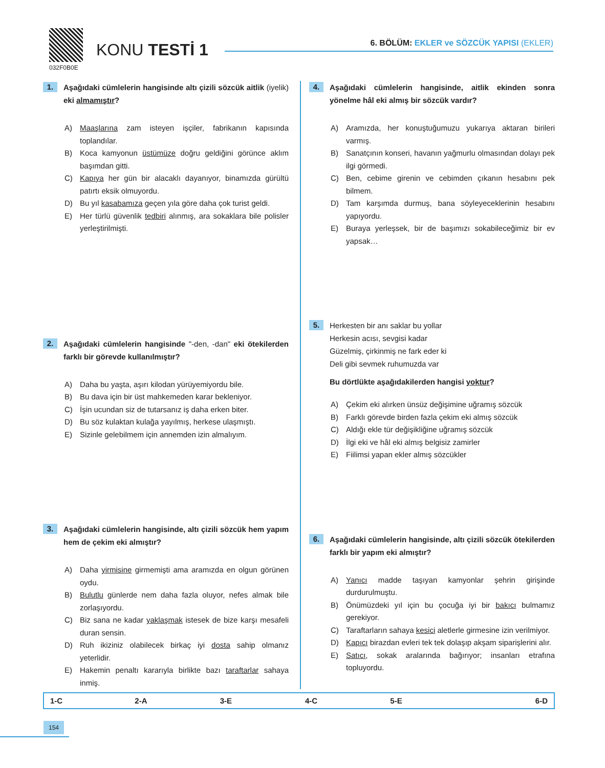032F0B0E
KONU TESTİ 1
6. BÖLÜM: EKLER ve SÖZCÜK YAPISI (EKLER)
1.
Aşağıdaki cümlelerin hangisinde altı çizili sözcük aitlik (iyelik) eki almamıştır?
A) Maaşlarına zam isteyen işçiler, fabrikanın kapısında toplandılar.
B) Koca kamyonun üstümüze doğru geldiğini görünce aklım başımdan gitti.
C) Kapıya her gün bir alacaklı dayanıyor, binamızda gürültü patırtı eksik olmuyordu.
D) Bu yıl kasabamıza geçen yıla göre daha çok turist geldi.
E) Her türlü güvenlik tedbiri alınmış, ara sokaklara bile polisler yerleştirilmişti.
2.
Aşağıdaki cümlelerin hangisinde "-den, -dan" eki ötekilerden farklı bir görevde kullanılmıştır?
A) Daha bu yaşta, aşırı kilodan yürüyemiyordu bile.
B) Bu dava için bir üst mahkemeden karar bekleniyor.
C) İşin ucundan siz de tutarsanız iş daha erken biter.
D) Bu söz kulaktan kulağa yayılmış, herkese ulaşmıştı.
E) Sizinle gelebilmem için annemden izin almalıyım.
3.
Aşağıdaki cümlelerin hangisinde, altı çizili sözcük hem yapım hem de çekim eki almıştır?
A) Daha yirmisine girmemişti ama aramızda en olgun görünen oydu.
B) Bulutlu günlerde nem daha fazla oluyor, nefes almak bile zorlaşıyordu.
C) Biz sana ne kadar yaklaşmak istesek de bize karşı mesafeli duran sensin.
D) Ruh ikiziniz olabilecek birkaç iyi dosta sahip olmanız yeterlidir.
E) Hakemin penaltı kararıyla birlikte bazı taraftarlar sahaya inmiş.
4.
Aşağıdaki cümlelerin hangisinde, aitlik ekinden sonra yönelme hâl eki almış bir sözcük vardır?
A) Aramızda, her konuştuğumuzu yukarıya aktaran birileri varmış.
B) Sanatçının konseri, havanın yağmurlu olmasından dolayı pek ilgi görmedi.
C) Ben, cebime girenin ve cebimden çıkanın hesabını pek bilmem.
D) Tam karşımda durmuş, bana söyleyeceklerinin hesabını yapıyordu.
E) Buraya yerleşsek, bir de başımızı sokabileceğimiz bir ev yapsak…
5.
Herkesten bir anı saklar bu yollar
Herkesin acısı, sevgisi kadar
Güzelmiş, çirkinmiş ne fark eder ki
Deli gibi sevmek ruhumuzda var
Bu dörtlükte aşağıdakilerden hangisi yoktur?
A) Çekim eki alırken ünsüz değişimine uğramış sözcük
B) Farklı görevde birden fazla çekim eki almış sözcük
C) Aldığı ekle tür değişikliğine uğramış sözcük
D) İlgi eki ve hâl eki almış belgisiz zamirler
E) Fiilimsi yapan ekler almış sözcükler
6.
Aşağıdaki cümlelerin hangisinde, altı çizili sözcük ötekilerden farklı bir yapım eki almıştır?
A) Yanıcı madde taşıyan kamyonlar şehrin girişinde durdurulmuştu.
B) Önümüzdeki yıl için bu çocuğa iyi bir bakıcı bulmamız gerekiyor.
C) Taraftarların sahaya kesici aletlerle girmesine izin verilmiyor.
D) Kapıcı birazdan evleri tek tek dolaşıp akşam siparişlerini alır.
E) Satıcı, sokak aralarında bağırıyor; insanları etrafına topluyordu.
| 1-C | 2-A | 3-E | 4-C | 5-E | 6-D |
154